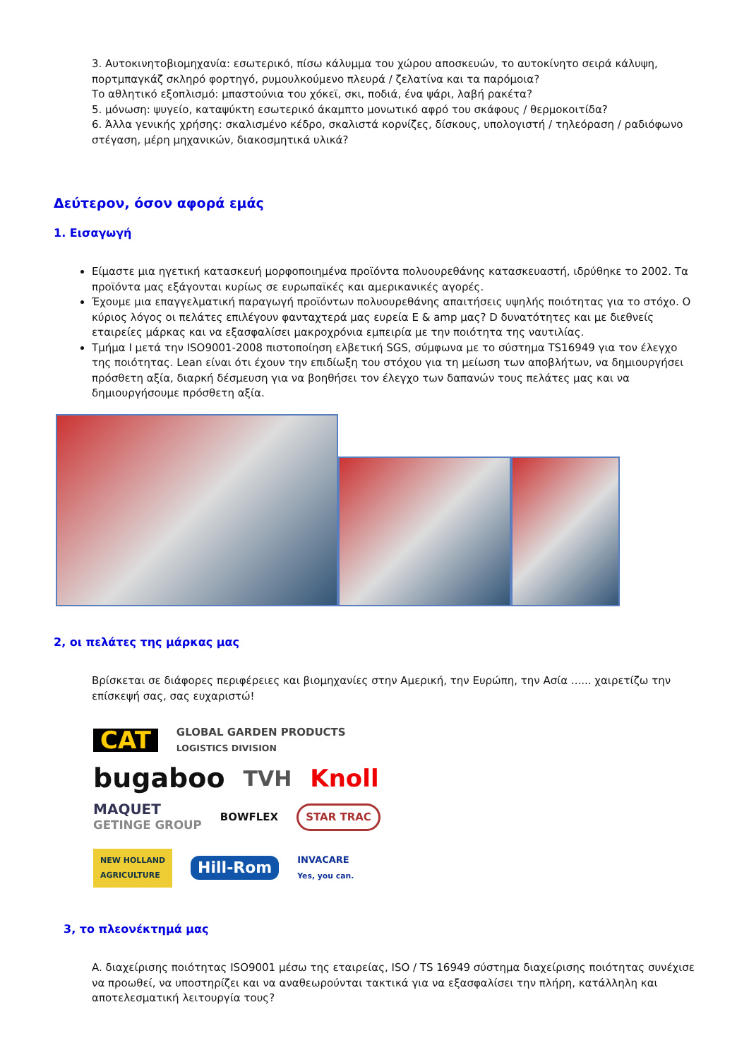3. Αυτοκινητοβιομηχανία: εσωτερικό, πίσω κάλυμμα του χώρου αποσκευών, το αυτοκίνητο σειρά κάλυψη, πορτμπαγκάζ σκληρό φορτηγό, ρυμουλκούμενο πλευρά / ζελατίνα και τα παρόμοια?
Το αθλητικό εξοπλισμό: μπαστούνια του χόκεϊ, σκι, ποδιά, ένα ψάρι, λαβή ρακέτα?
5. μόνωση: ψυγείο, καταψύκτη εσωτερικό άκαμπτο μονωτικό αφρό του σκάφους / θερμοκοιτίδα?
6. Άλλα γενικής χρήσης: σκαλισμένο κέδρο, σκαλιστά κορνίζες, δίσκους, υπολογιστή / τηλεόραση / ραδιόφωνο στέγαση, μέρη μηχανικών, διακοσμητικά υλικά?
Δεύτερον, όσον αφορά εμάς
1. Εισαγωγή
Είμαστε μια ηγετική κατασκευή μορφοποιημένα προϊόντα πολυουρεθάνης κατασκευαστή, ιδρύθηκε το 2002. Τα προϊόντα μας εξάγονται κυρίως σε ευρωπαϊκές και αμερικανικές αγορές.
Έχουμε μια επαγγελματική παραγωγή προϊόντων πολυουρεθάνης απαιτήσεις υψηλής ποιότητας για το στόχο. Ο κύριος λόγος οι πελάτες επιλέγουν φανταχτερά μας ευρεία E & amp μας? D δυνατότητες και με διεθνείς εταιρείες μάρκας και να εξασφαλίσει μακροχρόνια εμπειρία με την ποιότητα της ναυτιλίας.
Τμήμα I μετά την ISO9001-2008 πιστοποίηση ελβετική SGS, σύμφωνα με το σύστημα TS16949 για τον έλεγχο της ποιότητας. Lean είναι ότι έχουν την επιδίωξη του στόχου για τη μείωση των αποβλήτων, να δημιουργήσει πρόσθετη αξία, διαρκή δέσμευση για να βοηθήσει τον έλεγχο των δαπανών τους πελάτες μας και να δημιουργήσουμε πρόσθετη αξία.
2, οι πελάτες της μάρκας μας
Βρίσκεται σε διάφορες περιφέρειες και βιομηχανίες στην Αμερική, την Ευρώπη, την Ασία ...... χαιρετίζω την επίσκεψή σας, σας ευχαριστώ!
CAT GLOBAL GARDEN PRODUCTS
LOGISTICS DIVISION bugaboo TVH Knoll MAQUET
GETINGE GROUP BOWFLEX STAR TRAC NEW HOLLAND
AGRICULTURE Hill-Rom INVACARE
Yes, you can.
3, το πλεονέκτημά μας
A. διαχείρισης ποιότητας ISO9001 μέσω της εταιρείας, ISO / TS 16949 σύστημα διαχείρισης ποιότητας συνέχισε να προωθεί, να υποστηρίζει και να αναθεωρούνται τακτικά για να εξασφαλίσει την πλήρη, κατάλληλη και αποτελεσματική λειτουργία τους?